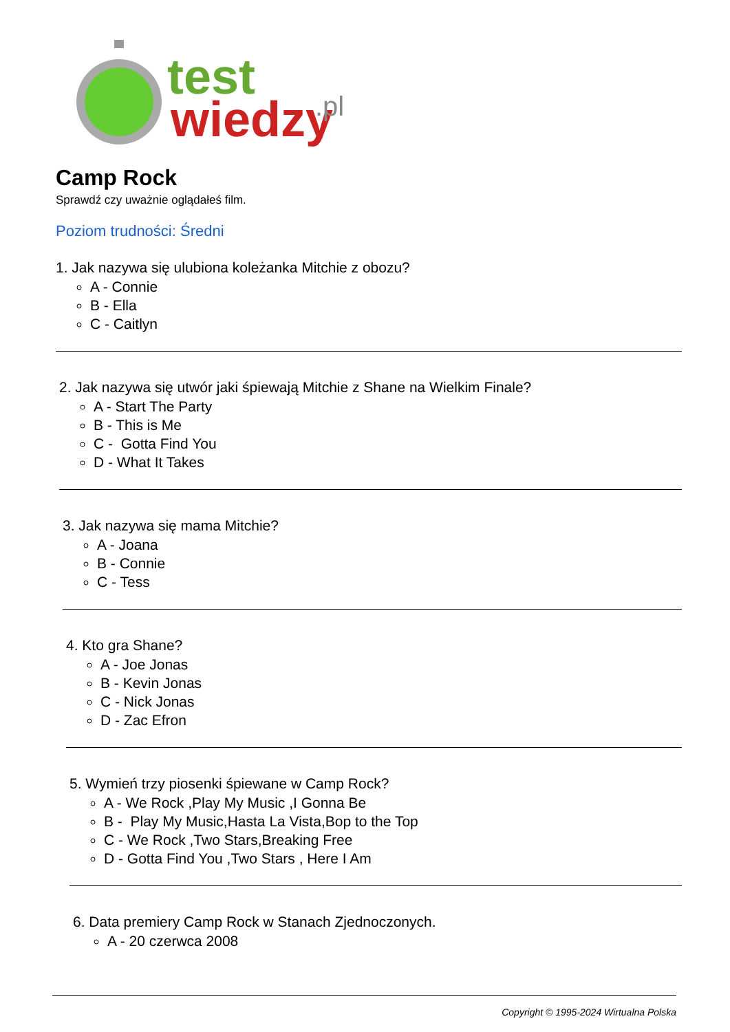test
wiedzy
.pl
Camp Rock
Sprawdź czy uważnie oglądałeś film.
Poziom trudności: Średni
1. Jak nazywa się ulubiona koleżanka Mitchie z obozu?
A - Connie
B - Ella
C - Caitlyn
2. Jak nazywa się utwór jaki śpiewają Mitchie z Shane na Wielkim Finale?
A - Start The Party
B - This is Me
C - Gotta Find You
D - What It Takes
3. Jak nazywa się mama Mitchie?
A - Joana
B - Connie
C - Tess
4. Kto gra Shane?
A - Joe Jonas
B - Kevin Jonas
C - Nick Jonas
D - Zac Efron
5. Wymień trzy piosenki śpiewane w Camp Rock?
A - We Rock ,Play My Music ,I Gonna Be
B - Play My Music,Hasta La Vista,Bop to the Top
C - We Rock ,Two Stars,Breaking Free
D - Gotta Find You ,Two Stars , Here I Am
6. Data premiery Camp Rock w Stanach Zjednoczonych.
A - 20 czerwca 2008
Copyright © 1995-2024 Wirtualna Polska